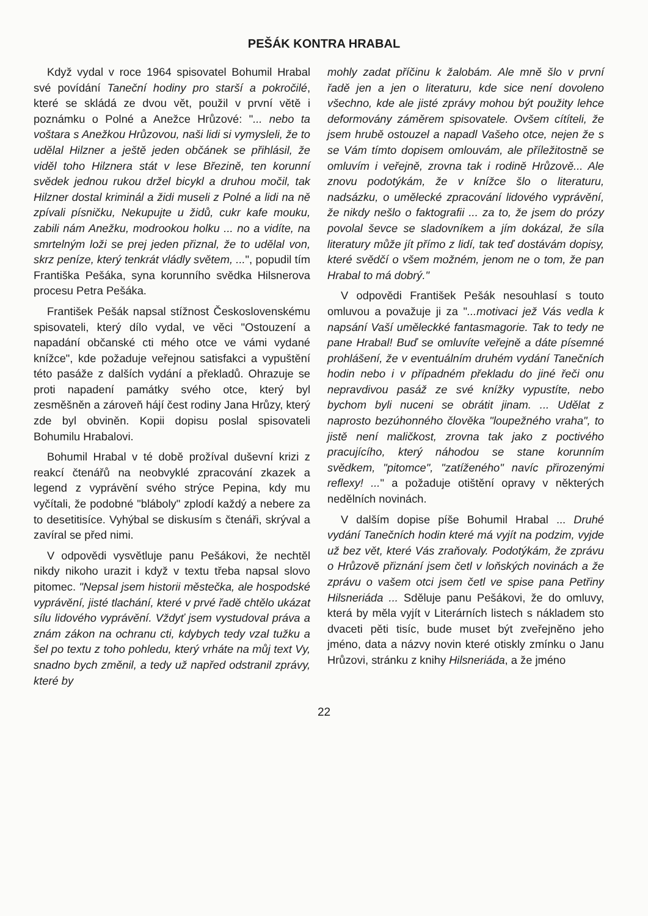PEŠÁK KONTRA HRABAL
Když vydal v roce 1964 spisovatel Bohumil Hrabal své povídání Taneční hodiny pro starší a pokročilé, které se skládá ze dvou vět, použil v první větě i poznámku o Polné a Anežce Hrůzové: "... nebo ta voštara s Anežkou Hrůzovou, naši lidi si vymysleli, že to udělal Hilzner a ještě jeden občánek se přihlásil, že viděl toho Hilznera stát v lese Březině, ten korunní svědek jednou rukou držel bicykl a druhou močil, tak Hilzner dostal kriminál a židi museli z Polné a lidi na ně zpívali písničku, Nekupujte u židů, cukr kafe mouku, zabili nám Anežku, modrookou holku ... no a vidíte, na smrtelným loži se prej jeden přiznal, že to udělal von, skrz peníze, který tenkrát vládly světem, ...", popudil tím Františka Pešáka, syna korunního svědka Hilsnerova procesu Petra Pešáka.
František Pešák napsal stížnost Československému spisovateli, který dílo vydal, ve věci "Ostouzení a napadání občanské cti mého otce ve vámi vydané knížce", kde požaduje veřejnou satisfakci a vypuštění této pasáže z dalších vydání a překladů. Ohrazuje se proti napadení památky svého otce, který byl zesměšněn a zároveň hájí čest rodiny Jana Hrůzy, který zde byl obviněn. Kopii dopisu poslal spisovateli Bohumilu Hrabalovi.
Bohumil Hrabal v té době prožíval duševní krizi z reakcí čtenářů na neobvyklé zpracování zkazek a legend z vyprávění svého strýce Pepina, kdy mu vyčítali, že podobné "bláboly" zplodí každý a nebere za to desetitisíce. Vyhýbal se diskusím s čtenáři, skrýval a zavíral se před nimi.
V odpovědi vysvětluje panu Pešákovi, že nechtěl nikdy nikoho urazit i když v textu třeba napsal slovo pitomec. "Nepsal jsem historii městečka, ale hospodské vyprávění, jisté tlachání, které v prvé řadě chtělo ukázat sílu lidového vyprávění. Vždyť jsem vystudoval práva a znám zákon na ochranu cti, kdybych tedy vzal tužku a šel po textu z toho pohledu, který vrháte na můj text Vy, snadno bych změnil, a tedy už napřed odstranil zprávy, které by
mohly zadat příčinu k žalobám. Ale mně šlo v první řadě jen a jen o literaturu, kde sice není dovoleno všechno, kde ale jisté zprávy mohou být použity lehce deformovány záměrem spisovatele. Ovšem cítíteli, že jsem hrubě ostouzel a napadl Vašeho otce, nejen že s se Vám tímto dopisem omlouvám, ale příležitostně se omluvím i veřejně, zrovna tak i rodině Hrůzově... Ale znovu podotýkám, že v knížce šlo o literaturu, nadsázku, o umělecké zpracování lidového vyprávění, že nikdy nešlo o faktografii ... za to, že jsem do prózy povolal ševce se sladovníkem a jím dokázal, že síla literatury může jít přímo z lidí, tak teď dostávám dopisy, které svědčí o všem možném, jenom ne o tom, že pan Hrabal to má dobrý."
V odpovědi František Pešák nesouhlasí s touto omluvou a považuje ji za "...motivaci jež Vás vedla k napsání Vaší uměleckké fantasmagorie. Tak to tedy ne pane Hrabal! Buď se omluvíte veřejně a dáte písemné prohlášení, že v eventuálním druhém vydání Tanečních hodin nebo i v případném překladu do jiné řeči onu nepravdivou pasáž ze své knížky vypustíte, nebo bychom byli nuceni se obrátit jinam. ... Udělat z naprosto bezúhonného člověka "loupežného vraha", to jistě není maličkost, zrovna tak jako z poctivého pracujícího, který náhodou se stane korunním svědkem, "pitomce", "zatíženého" navíc přirozenými reflexy! ..." a požaduje otištění opravy v některých nedělních novinách.
V dalším dopise píše Bohumil Hrabal ... Druhé vydání Tanečních hodin které má vyjít na podzim, vyjde už bez vět, které Vás zraňovaly. Podotýkám, že zprávu o Hrůzově přiznání jsem četl v loňských novinách a že zprávu o vašem otci jsem četl ve spise pana Petřiny Hilsneriáda ... Sděluje panu Pešákovi, že do omluvy, která by měla vyjít v Literárních listech s nákladem sto dvaceti pěti tisíc, bude muset být zveřejněno jeho jméno, data a názvy novin které otiskly zmínku o Janu Hrůzovi, stránku z knihy Hilsneriáda, a že jméno
22